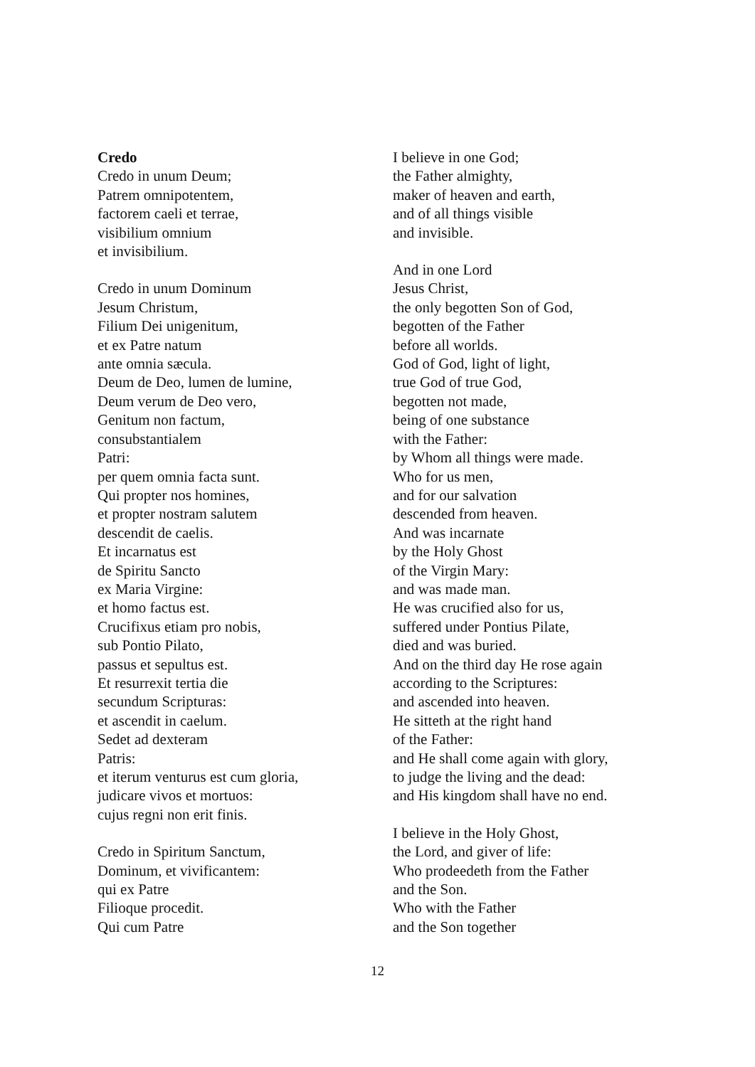Credo
Credo in unum Deum;
Patrem omnipotentem,
factorem caeli et terrae,
visibilium omnium
et invisibilium.
Credo in unum Dominum
Jesum Christum,
Filium Dei unigenitum,
et ex Patre natum
ante omnia sæcula.
Deum de Deo, lumen de lumine,
Deum verum de Deo vero,
Genitum non factum,
consubstantialem
Patri:
per quem omnia facta sunt.
Qui propter nos homines,
et propter nostram salutem
descendit de caelis.
Et incarnatus est
de Spiritu Sancto
ex Maria Virgine:
et homo factus est.
Crucifixus etiam pro nobis,
sub Pontio Pilato,
passus et sepultus est.
Et resurrexit tertia die
secundum Scripturas:
et ascendit in caelum.
Sedet ad dexteram
Patris:
et iterum venturus est cum gloria,
judicare vivos et mortuos:
cujus regni non erit finis.
Credo in Spiritum Sanctum,
Dominum, et vivificantem:
qui ex Patre
Filioque procedit.
Qui cum Patre
I believe in one God;
the Father almighty,
maker of heaven and earth,
and of all things visible
and invisible.
And in one Lord
Jesus Christ,
the only begotten Son of God,
begotten of the Father
before all worlds.
God of God, light of light,
true God of true God,
begotten not made,
being of one substance
with the Father:
by Whom all things were made.
Who for us men,
and for our salvation
descended from heaven.
And was incarnate
by the Holy Ghost
of the Virgin Mary:
and was made man.
He was crucified also for us,
suffered under Pontius Pilate,
died and was buried.
And on the third day He rose again
according to the Scriptures:
and ascended into heaven.
He sitteth at the right hand
of the Father:
and He shall come again with glory,
to judge the living and the dead:
and His kingdom shall have no end.
I believe in the Holy Ghost,
the Lord, and giver of life:
Who prodeedeth from the Father
and the Son.
Who with the Father
and the Son together
12